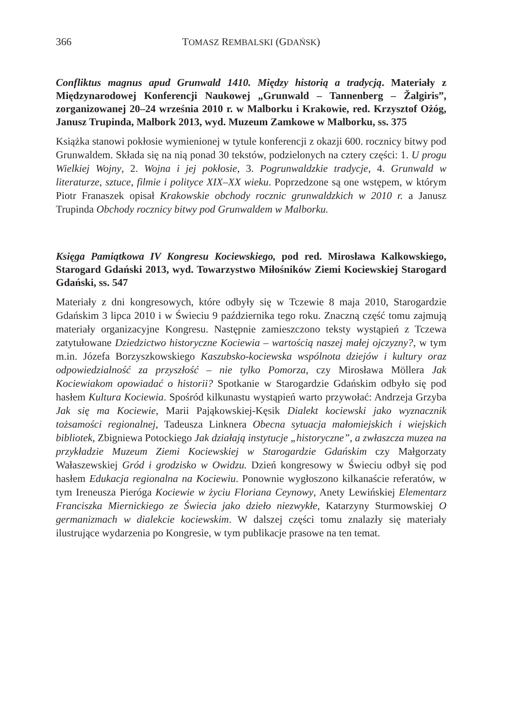366 TOMASZ REMBALSKI (GDAŃSK)
Confliktus magnus apud Grunwald 1410. Między historią a tradycją. Materiały z Międzynarodowej Konferencji Naukowej „Grunwald – Tannenberg – Žalgiris”, zorganizowanej 20–24 września 2010 r. w Malborku i Krakowie, red. Krzysztof Ożóg, Janusz Trupinda, Malbork 2013, wyd. Muzeum Zamkowe w Malborku, ss. 375
Książka stanowi pokłosie wymienionej w tytule konferencji z okazji 600. rocznicy bitwy pod Grunwaldem. Składa się na nią ponad 30 tekstów, podzielonych na cztery części: 1. U progu Wielkiej Wojny, 2. Wojna i jej pokłosie, 3. Pogrunwaldzkie tradycje, 4. Grunwald w literaturze, sztuce, filmie i polityce XIX–XX wieku. Poprzedzone są one wstępem, w którym Piotr Franaszek opisał Krakowskie obchody rocznic grunwaldzkich w 2010 r. a Janusz Trupinda Obchody rocznicy bitwy pod Grunwaldem w Malborku.
Księga Pamiątkowa IV Kongresu Kociewskiego, pod red. Mirosława Kalkowskiego, Starogard Gdański 2013, wyd. Towarzystwo Miłośników Ziemi Kociewskiej Starogard Gdański, ss. 547
Materiały z dni kongresowych, które odbyły się w Tczewie 8 maja 2010, Starogardzie Gdańskim 3 lipca 2010 i w Świeciu 9 października tego roku. Znaczną część tomu zajmują materiały organizacyjne Kongresu. Następnie zamieszczono teksty wystąpień z Tczewa zatytułowane Dziedzictwo historyczne Kociewia – wartością naszej małej ojczyzny?, w tym m.in. Józefa Borzyszkowskiego Kaszubsko-kociewska wspólnota dziejów i kultury oraz odpowiedzialność za przyszłość – nie tylko Pomorza, czy Mirosława Möllera Jak Kociewiakom opowiadać o historii? Spotkanie w Starogardzie Gdańskim odbyło się pod hasłem Kultura Kociewia. Spośród kilkunastu wystąpień warto przywołać: Andrzeja Grzyba Jak się ma Kociewie, Marii Pająkowskiej-Kęsik Dialekt kociewski jako wyznacznik tożsamości regionalnej, Tadeusza Linknera Obecna sytuacja małomiejskich i wiejskich bibliotek, Zbigniewa Potockiego Jak działają instytucje „historyczne”, a zwłaszcza muzea na przykładzie Muzeum Ziemi Kociewskiej w Starogardzie Gdańskim czy Małgorzaty Wałaszewskiej Gród i grodzisko w Owidzu. Dzień kongresowy w Świeciu odbył się pod hasłem Edukacja regionalna na Kociewiu. Ponownie wygłoszono kilkanaście referatów, w tym Ireneusza Pieróga Kociewie w życiu Floriana Ceynowy, Anety Lewińskiej Elementarz Franciszka Miernickiego ze Świecia jako dzieło niezwykłe, Katarzyny Sturmowskiej O germanizmach w dialekcie kociewskim. W dalszej części tomu znalazły się materiały ilustrujące wydarzenia po Kongresie, w tym publikacje prasowe na ten temat.